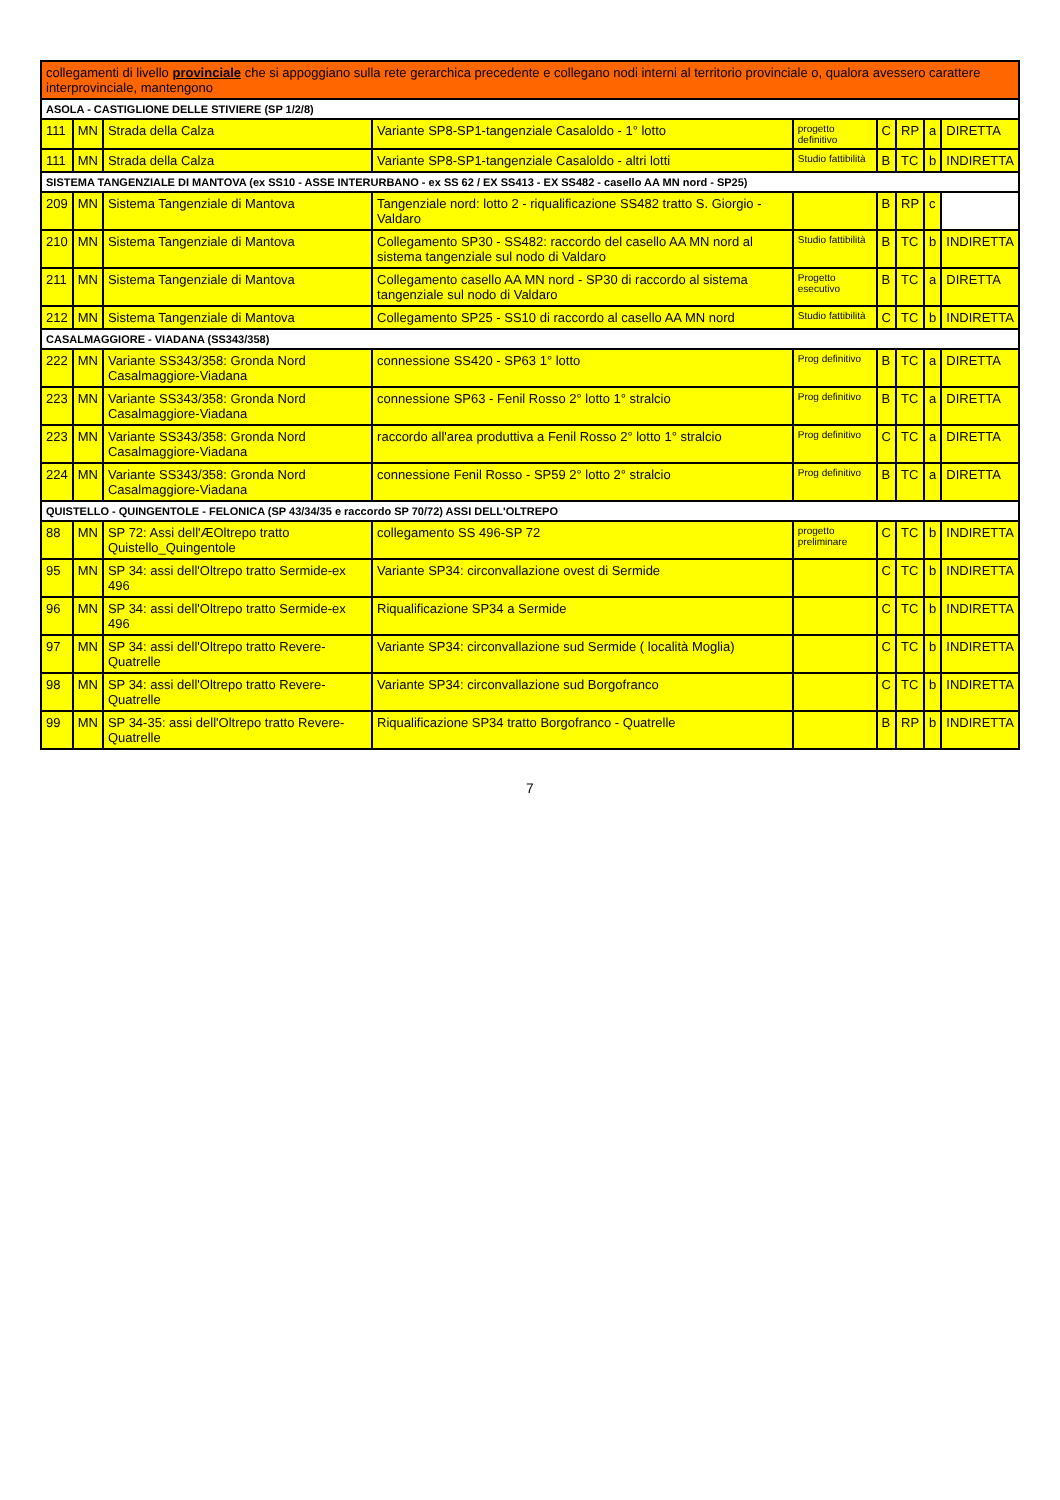| collegamenti di livello provinciale che si appoggiano sulla rete gerarchica precedente e collegano nodi interni al territorio provinciale o, qualora avessero carattere interprovinciale, mantengono | | | | | | | | |
| ASOLA - CASTIGLIONE DELLE STIVIERE (SP 1/2/8) | | | | | | | | |
| 111 | MN | Strada della Calza | Variante SP8-SP1-tangenziale Casaloldo - 1° lotto | progetto definitivo | C | RP | a | DIRETTA |
| 111 | MN | Strada della Calza | Variante SP8-SP1-tangenziale Casaloldo - altri lotti | Studio fattibilità | B | TC | b | INDIRETTA |
| SISTEMA TANGENZIALE DI MANTOVA (ex SS10 - ASSE INTERURBANO - ex SS 62 / EX SS413 - EX SS482 - casello AA MN nord - SP25) | | | | | | | | |
| 209 | MN | Sistema Tangenziale di Mantova | Tangenziale nord: lotto 2 - riqualificazione SS482 tratto S. Giorgio - Valdaro | | B | RP | c | |
| 210 | MN | Sistema Tangenziale di Mantova | Collegamento SP30 - SS482: raccordo del casello AA MN nord al sistema tangenziale sul nodo di Valdaro | Studio fattibilità | B | TC | b | INDIRETTA |
| 211 | MN | Sistema Tangenziale di Mantova | Collegamento casello AA MN nord - SP30 di raccordo al sistema tangenziale sul nodo di Valdaro | Progetto esecutivo | B | TC | a | DIRETTA |
| 212 | MN | Sistema Tangenziale di Mantova | Collegamento SP25 - SS10 di raccordo al casello AA MN nord | Studio fattibilità | C | TC | b | INDIRETTA |
| CASALMAGGIORE - VIADANA (SS343/358) | | | | | | | | |
| 222 | MN | Variante SS343/358: Gronda Nord Casalmaggiore-Viadana | connessione SS420 - SP63 1° lotto | Prog definitivo | B | TC | a | DIRETTA |
| 223 | MN | Variante SS343/358: Gronda Nord Casalmaggiore-Viadana | connessione SP63 - Fenil Rosso 2° lotto 1° stralcio | Prog definitivo | B | TC | a | DIRETTA |
| 223 | MN | Variante SS343/358: Gronda Nord Casalmaggiore-Viadana | raccordo all'area produttiva a Fenil Rosso 2° lotto 1° stralcio | Prog definitivo | C | TC | a | DIRETTA |
| 224 | MN | Variante SS343/358: Gronda Nord Casalmaggiore-Viadana | connessione Fenil Rosso - SP59 2° lotto 2° stralcio | Prog definitivo | B | TC | a | DIRETTA |
| QUISTELLO - QUINGENTOLE - FELONICA (SP 43/34/35 e raccordo SP 70/72) ASSI DELL'OLTREPO | | | | | | | | |
| 88 | MN | SP 72: Assi dell'Æ­Oltrepo tratto Quistello_Quingentole | collegamento SS 496-SP 72 | progetto preliminare | C | TC | b | INDIRETTA |
| 95 | MN | SP 34: assi dell'Oltrepo tratto Sermide-ex 496 | Variante SP34: circonvallazione ovest di Sermide | | C | TC | b | INDIRETTA |
| 96 | MN | SP 34: assi dell'Oltrepo tratto Sermide-ex 496 | Riqualificazione SP34 a Sermide | | C | TC | b | INDIRETTA |
| 97 | MN | SP 34: assi dell'Oltrepo tratto Revere-Quatrelle | Variante SP34: circonvallazione sud Sermide ( località Moglia) | | C | TC | b | INDIRETTA |
| 98 | MN | SP 34: assi dell'Oltrepo tratto Revere-Quatrelle | Variante SP34: circonvallazione sud Borgofranco | | C | TC | b | INDIRETTA |
| 99 | MN | SP 34-35: assi dell'Oltrepo tratto Revere-Quatrelle | Riqualificazione SP34 tratto Borgofranco - Quatrelle | | B | RP | b | INDIRETTA |
7